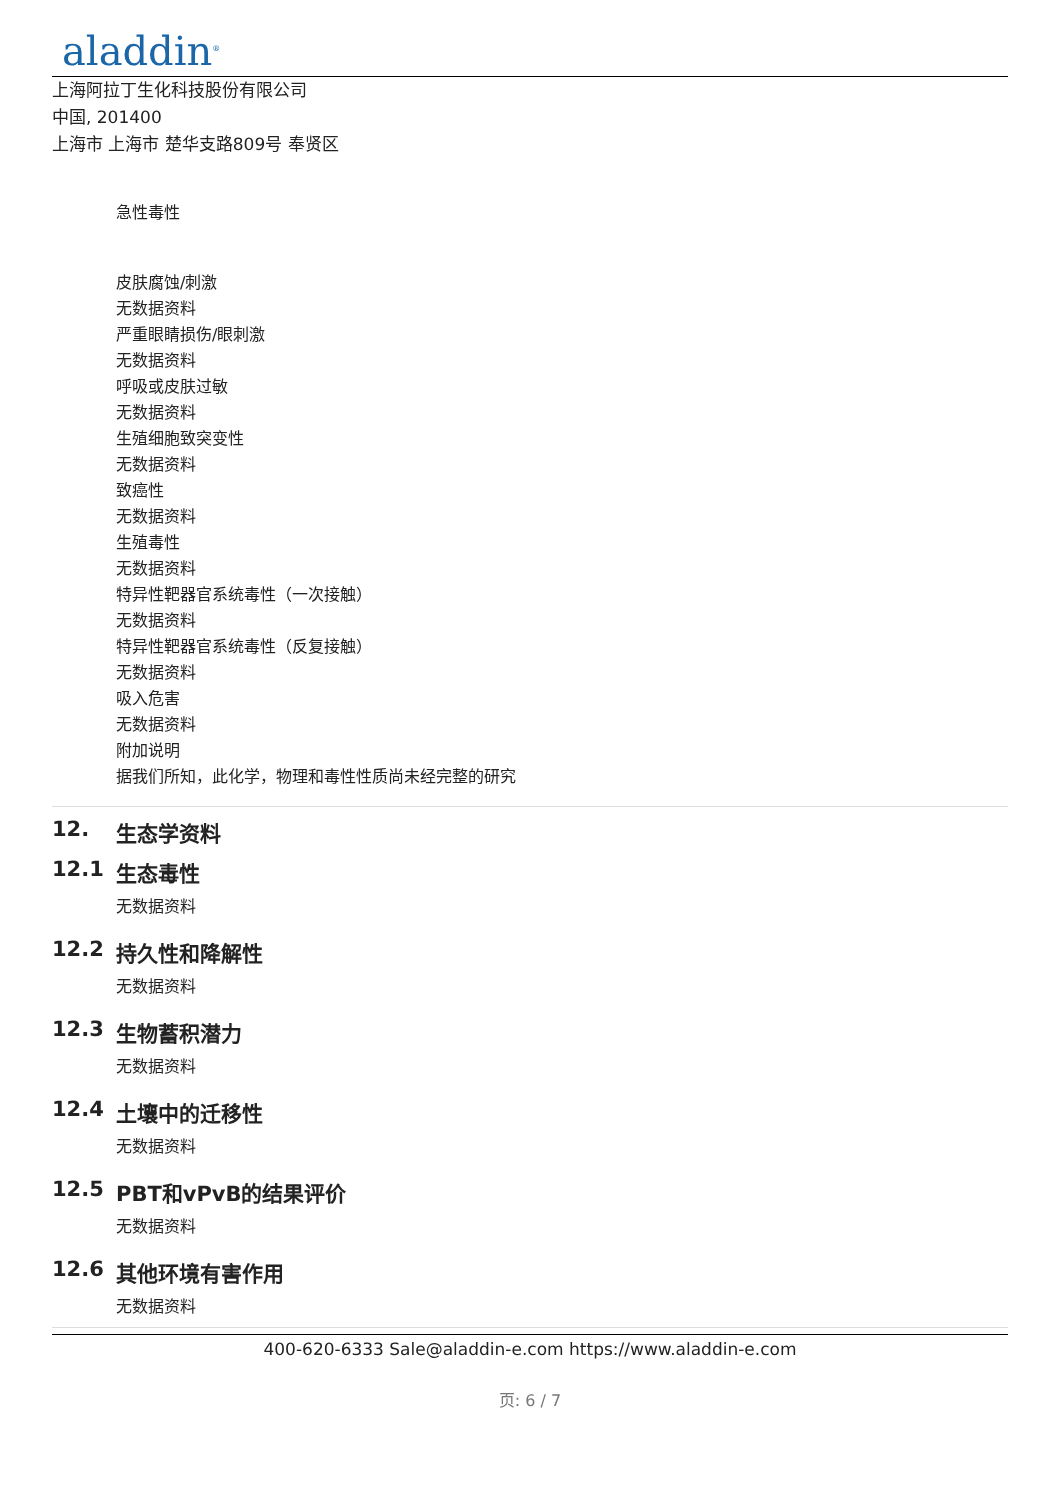aladdin<sup>®</sup>
上海阿拉丁生化科技股份有限公司
中国, 201400
上海市 上海市 楚华支路809号 奉贤区
急性毒性
皮肤腐蚀/刺激
无数据资料
严重眼睛损伤/眼刺激
无数据资料
呼吸或皮肤过敏
无数据资料
生殖细胞致突变性
无数据资料
致癌性
无数据资料
生殖毒性
无数据资料
特异性靶器官系统毒性（一次接触）
无数据资料
特异性靶器官系统毒性（反复接触）
无数据资料
吸入危害
无数据资料
附加说明
据我们所知，此化学，物理和毒性性质尚未经完整的研究
12. 生态学资料
12.1 生态毒性
无数据资料
12.2 持久性和降解性
无数据资料
12.3 生物蓄积潜力
无数据资料
12.4 土壤中的迁移性
无数据资料
12.5 PBT和vPvB的结果评价
无数据资料
12.6 其他环境有害作用
无数据资料
400-620-6333 Sale@aladdin-e.com https://www.aladdin-e.com
页: 6 / 7